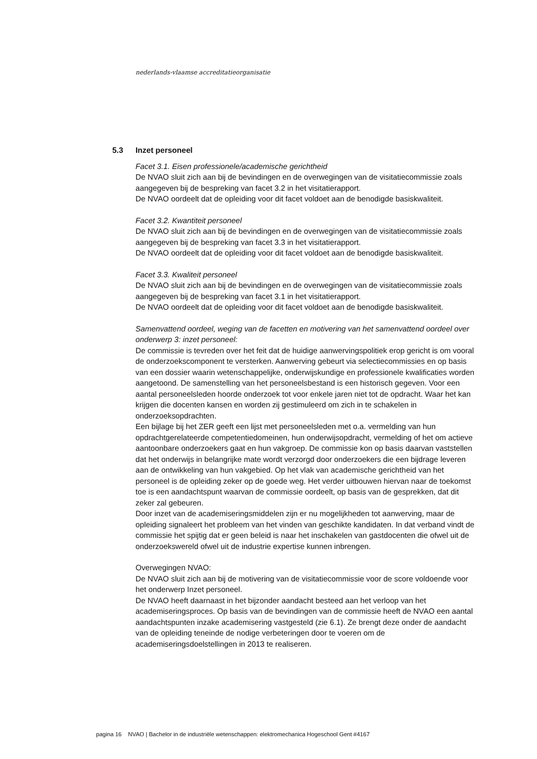nederlands-vlaamse accreditatieorganisatie
5.3 Inzet personeel
Facet 3.1. Eisen professionele/academische gerichtheid
De NVAO sluit zich aan bij de bevindingen en de overwegingen van de visitatiecommissie zoals aangegeven bij de bespreking van facet 3.2 in het visitatierapport.
De NVAO oordeelt dat de opleiding voor dit facet voldoet aan de benodigde basiskwaliteit.
Facet 3.2. Kwantiteit personeel
De NVAO sluit zich aan bij de bevindingen en de overwegingen van de visitatiecommissie zoals aangegeven bij de bespreking van facet 3.3 in het visitatierapport.
De NVAO oordeelt dat de opleiding voor dit facet voldoet aan de benodigde basiskwaliteit.
Facet 3.3. Kwaliteit personeel
De NVAO sluit zich aan bij de bevindingen en de overwegingen van de visitatiecommissie zoals aangegeven bij de bespreking van facet 3.1 in het visitatierapport.
De NVAO oordeelt dat de opleiding voor dit facet voldoet aan de benodigde basiskwaliteit.
Samenvattend oordeel, weging van de facetten en motivering van het samenvattend oordeel over onderwerp 3: inzet personeel:
De commissie is tevreden over het feit dat de huidige aanwervingspolitiek erop gericht is om vooral de onderzoekscomponent te versterken. Aanwerving gebeurt via selectiecommissies en op basis van een dossier waarin wetenschappelijke, onderwijskundige en professionele kwalificaties worden aangetoond. De samenstelling van het personeelsbestand is een historisch gegeven. Voor een aantal personeelsleden hoorde onderzoek tot voor enkele jaren niet tot de opdracht. Waar het kan krijgen die docenten kansen en worden zij gestimuleerd om zich in te schakelen in onderzoeksopdrachten.
Een bijlage bij het ZER geeft een lijst met personeelsleden met o.a. vermelding van hun opdrachtgerelateerde competentiedomeinen, hun onderwijsopdracht, vermelding of het om actieve aantoonbare onderzoekers gaat en hun vakgroep. De commissie kon op basis daarvan vaststellen dat het onderwijs in belangrijke mate wordt verzorgd door onderzoekers die een bijdrage leveren aan de ontwikkeling van hun vakgebied. Op het vlak van academische gerichtheid van het personeel is de opleiding zeker op de goede weg. Het verder uitbouwen hiervan naar de toekomst toe is een aandachtspunt waarvan de commissie oordeelt, op basis van de gesprekken, dat dit zeker zal gebeuren.
Door inzet van de academiseringsmiddelen zijn er nu mogelijkheden tot aanwerving, maar de opleiding signaleert het probleem van het vinden van geschikte kandidaten. In dat verband vindt de commissie het spijtig dat er geen beleid is naar het inschakelen van gastdocenten die ofwel uit de onderzoekswereld ofwel uit de industrie expertise kunnen inbrengen.
Overwegingen NVAO:
De NVAO sluit zich aan bij de motivering van de visitatiecommissie voor de score voldoende voor het onderwerp Inzet personeel.
De NVAO heeft daarnaast in het bijzonder aandacht besteed aan het verloop van het academiseringsproces. Op basis van de bevindingen van de commissie heeft de NVAO een aantal aandachtspunten inzake academisering vastgesteld (zie 6.1). Ze brengt deze onder de aandacht van de opleiding teneinde de nodige verbeteringen door te voeren om de academiseringsdoelstellingen in 2013 te realiseren.
pagina 16 NVAO | Bachelor in de industriële wetenschappen: elektromechanica Hogeschool Gent #4167